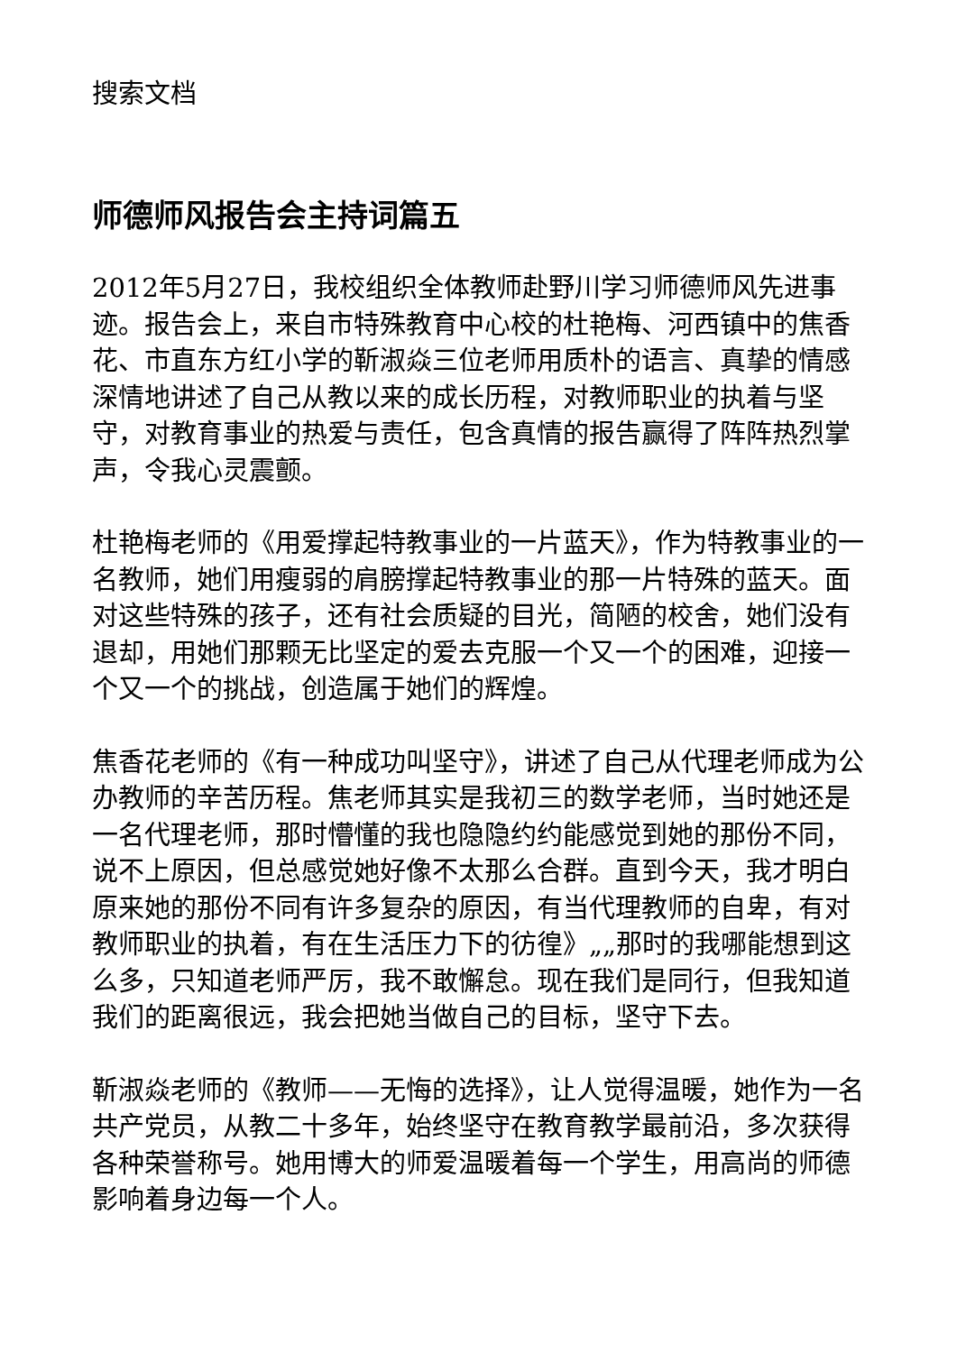搜索文档
师德师风报告会主持词篇五
2012年5月27日，我校组织全体教师赴野川学习师德师风先进事迹。报告会上，来自市特殊教育中心校的杜艳梅、河西镇中的焦香花、市直东方红小学的靳淑焱三位老师用质朴的语言、真挚的情感深情地讲述了自己从教以来的成长历程，对教师职业的执着与坚守，对教育事业的热爱与责任，包含真情的报告赢得了阵阵热烈掌声，令我心灵震颤。
杜艳梅老师的《用爱撑起特教事业的一片蓝天》，作为特教事业的一名教师，她们用瘦弱的肩膀撑起特教事业的那一片特殊的蓝天。面对这些特殊的孩子，还有社会质疑的目光，简陋的校舍，她们没有退却，用她们那颗无比坚定的爱去克服一个又一个的困难，迎接一个又一个的挑战，创造属于她们的辉煌。
焦香花老师的《有一种成功叫坚守》，讲述了自己从代理老师成为公办教师的辛苦历程。焦老师其实是我初三的数学老师，当时她还是一名代理老师，那时懵懂的我也隐隐约约能感觉到她的那份不同，说不上原因，但总感觉她好像不太那么合群。直到今天，我才明白原来她的那份不同有许多复杂的原因，有当代理教师的自卑，有对教师职业的执着，有在生活压力下的彷徨》„„那时的我哪能想到这么多，只知道老师严厉，我不敢懈怠。现在我们是同行，但我知道我们的距离很远，我会把她当做自己的目标，坚守下去。
靳淑焱老师的《教师——无悔的选择》，让人觉得温暖，她作为一名共产党员，从教二十多年，始终坚守在教育教学最前沿，多次获得各种荣誉称号。她用博大的师爱温暖着每一个学生，用高尚的师德影响着身边每一个人。